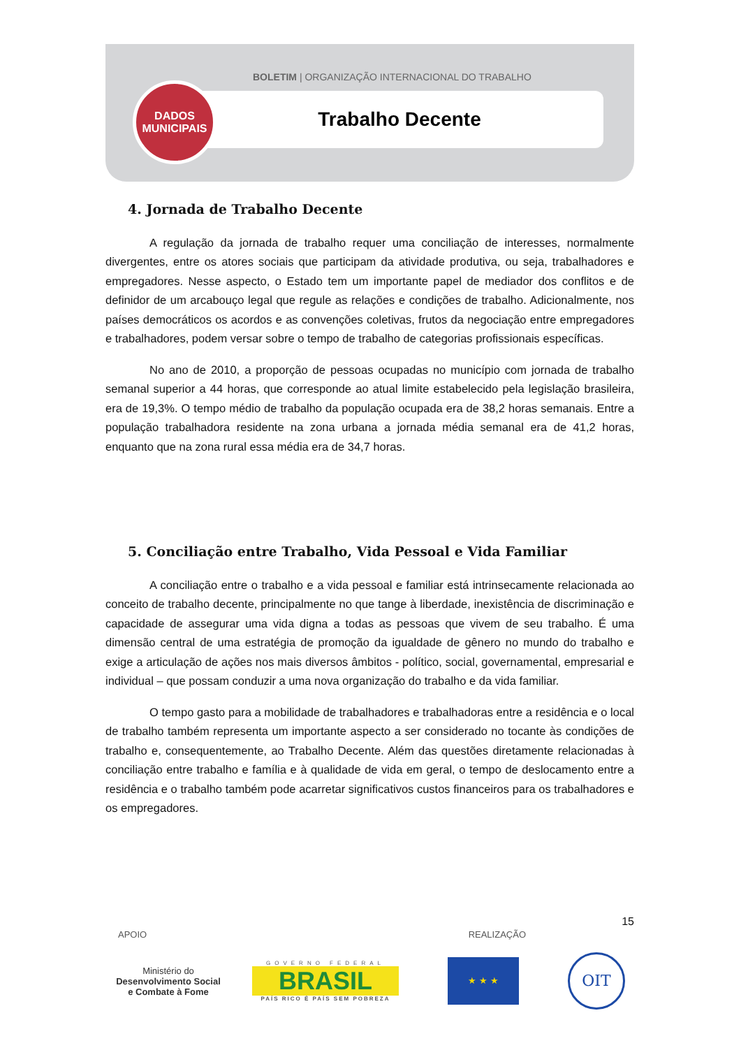BOLETIM | ORGANIZAÇÃO INTERNACIONAL DO TRABALHO
Trabalho Decente
DADOS
MUNICIPAIS
4. Jornada de Trabalho Decente
A regulação da jornada de trabalho requer uma conciliação de interesses, normalmente divergentes, entre os atores sociais que participam da atividade produtiva, ou seja, trabalhadores e empregadores. Nesse aspecto, o Estado tem um importante papel de mediador dos conflitos e de definidor de um arcabouço legal que regule as relações e condições de trabalho. Adicionalmente, nos países democráticos os acordos e as convenções coletivas, frutos da negociação entre empregadores e trabalhadores, podem versar sobre o tempo de trabalho de categorias profissionais específicas.
No ano de 2010, a proporção de pessoas ocupadas no município com jornada de trabalho semanal superior a 44 horas, que corresponde ao atual limite estabelecido pela legislação brasileira, era de 19,3%. O tempo médio de trabalho da população ocupada era de 38,2 horas semanais. Entre a população trabalhadora residente na zona urbana a jornada média semanal era de 41,2 horas, enquanto que na zona rural essa média era de 34,7 horas.
5. Conciliação entre Trabalho, Vida Pessoal e Vida Familiar
A conciliação entre o trabalho e a vida pessoal e familiar está intrinsecamente relacionada ao conceito de trabalho decente, principalmente no que tange à liberdade, inexistência de discriminação e capacidade de assegurar uma vida digna a todas as pessoas que vivem de seu trabalho. É uma dimensão central de uma estratégia de promoção da igualdade de gênero no mundo do trabalho e exige a articulação de ações nos mais diversos âmbitos - político, social, governamental, empresarial e individual – que possam conduzir a uma nova organização do trabalho e da vida familiar.
O tempo gasto para a mobilidade de trabalhadores e trabalhadoras entre a residência e o local de trabalho também representa um importante aspecto a ser considerado no tocante às condições de trabalho e, consequentemente, ao Trabalho Decente. Além das questões diretamente relacionadas à conciliação entre trabalho e família e à qualidade de vida em geral, o tempo de deslocamento entre a residência e o trabalho também pode acarretar significativos custos financeiros para os trabalhadores e os empregadores.
15
APOIO REALIZAÇÃO
Ministério do
Desenvolvimento Social
e Combate à Fome
GOVERNO FEDERAL
BRASIL
PAÍS RICO É PAÍS SEM POBREZA
★ ★ ★
OIT